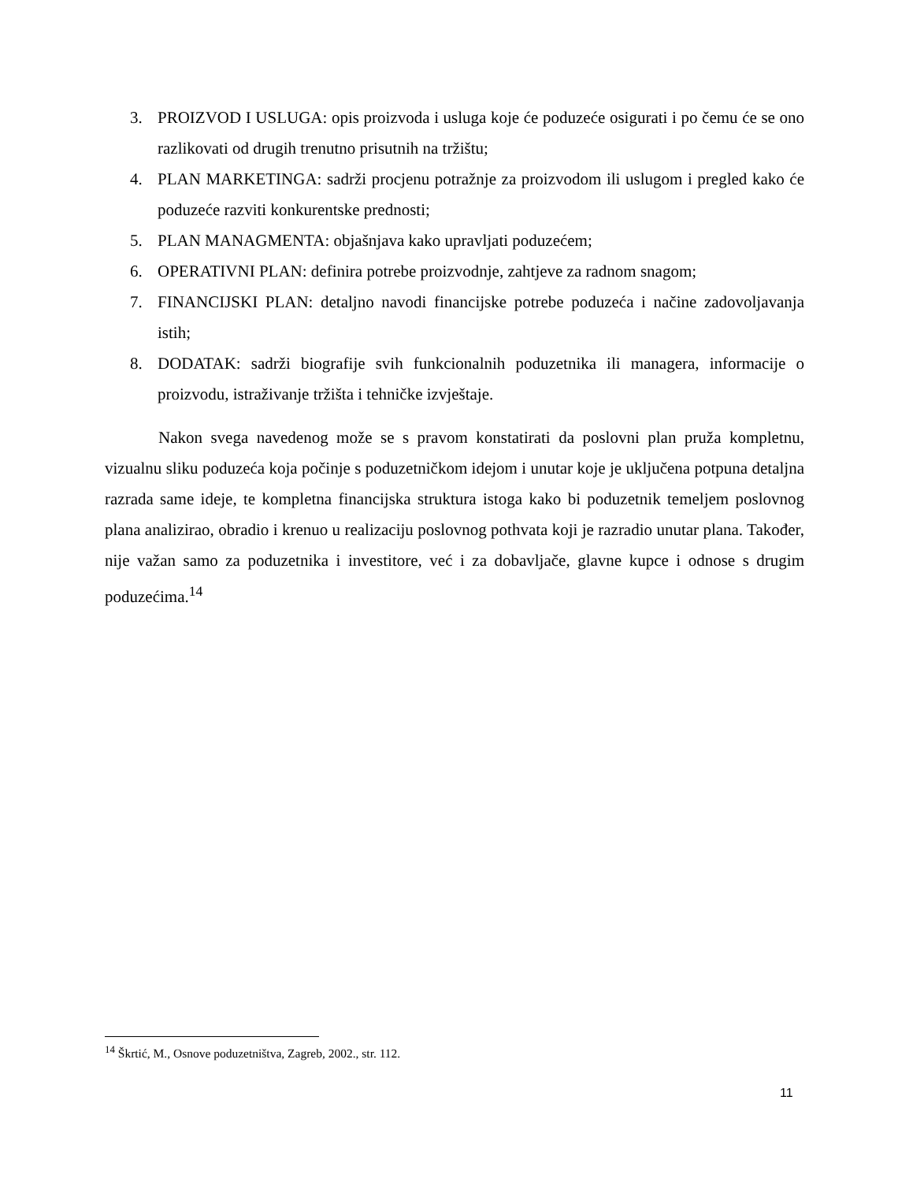3. PROIZVOD I USLUGA: opis proizvoda i usluga koje će poduzeće osigurati i po čemu će se ono razlikovati od drugih trenutno prisutnih na tržištu;
4. PLAN MARKETINGA: sadrži procjenu potražnje za proizvodom ili uslugom i pregled kako će poduzeće razviti konkurentske prednosti;
5. PLAN MANAGMENTA: objašnjava kako upravljati poduzećem;
6. OPERATIVNI PLAN: definira potrebe proizvodnje, zahtjeve za radnom snagom;
7. FINANCIJSKI PLAN: detaljno navodi financijske potrebe poduzeća i načine zadovoljavanja istih;
8. DODATAK: sadrži biografije svih funkcionalnih poduzetnika ili managera, informacije o proizvodu, istraživanje tržišta i tehničke izvještaje.
Nakon svega navedenog može se s pravom konstatirati da poslovni plan pruža kompletnu, vizualnu sliku poduzeća koja počinje s poduzetničkom idejom i unutar koje je uključena potpuna detaljna razrada same ideje, te kompletna financijska struktura istoga kako bi poduzetnik temeljem poslovnog plana analizirao, obradio i krenuo u realizaciju poslovnog pothvata koji je razradio unutar plana. Također, nije važan samo za poduzetnika i investitore, već i za dobavljače, glavne kupce i odnose s drugim poduzećima.<sup>14</sup>
<sup>14</sup> Škrtić, M., Osnove poduzetništva, Zagreb, 2002., str. 112.
11